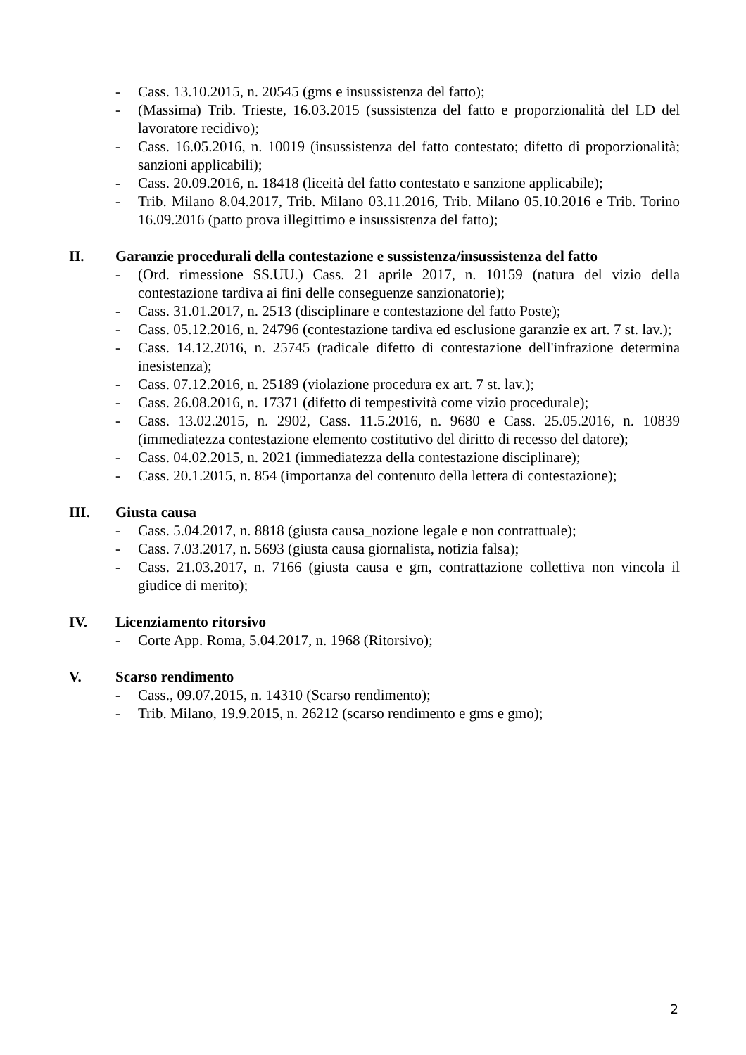- Cass. 13.10.2015, n. 20545 (gms e insussistenza del fatto);
- (Massima) Trib. Trieste, 16.03.2015 (sussistenza del fatto e proporzionalità del LD del lavoratore recidivo);
- Cass. 16.05.2016, n. 10019 (insussistenza del fatto contestato; difetto di proporzionalità; sanzioni applicabili);
- Cass. 20.09.2016, n. 18418 (liceità del fatto contestato e sanzione applicabile);
- Trib. Milano 8.04.2017, Trib. Milano 03.11.2016, Trib. Milano 05.10.2016 e Trib. Torino 16.09.2016 (patto prova illegittimo e insussistenza del fatto);
II. Garanzie procedurali della contestazione e sussistenza/insussistenza del fatto
- (Ord. rimessione SS.UU.) Cass. 21 aprile 2017, n. 10159 (natura del vizio della contestazione tardiva ai fini delle conseguenze sanzionatorie);
- Cass. 31.01.2017, n. 2513 (disciplinare e contestazione del fatto Poste);
- Cass. 05.12.2016, n. 24796 (contestazione tardiva ed esclusione garanzie ex art. 7 st. lav.);
- Cass. 14.12.2016, n. 25745 (radicale difetto di contestazione dell'infrazione determina inesistenza);
- Cass. 07.12.2016, n. 25189 (violazione procedura ex art. 7 st. lav.);
- Cass. 26.08.2016, n. 17371 (difetto di tempestività come vizio procedurale);
- Cass. 13.02.2015, n. 2902, Cass. 11.5.2016, n. 9680 e Cass. 25.05.2016, n. 10839 (immediatezza contestazione elemento costitutivo del diritto di recesso del datore);
- Cass. 04.02.2015, n. 2021 (immediatezza della contestazione disciplinare);
- Cass. 20.1.2015, n. 854 (importanza del contenuto della lettera di contestazione);
III. Giusta causa
- Cass. 5.04.2017, n. 8818 (giusta causa_nozione legale e non contrattuale);
- Cass. 7.03.2017, n. 5693 (giusta causa giornalista, notizia falsa);
- Cass. 21.03.2017, n. 7166 (giusta causa e gm, contrattazione collettiva non vincola il giudice di merito);
IV. Licenziamento ritorsivo
- Corte App. Roma, 5.04.2017, n. 1968 (Ritorsivo);
V. Scarso rendimento
- Cass., 09.07.2015, n. 14310 (Scarso rendimento);
- Trib. Milano, 19.9.2015, n. 26212 (scarso rendimento e gms e gmo);
2